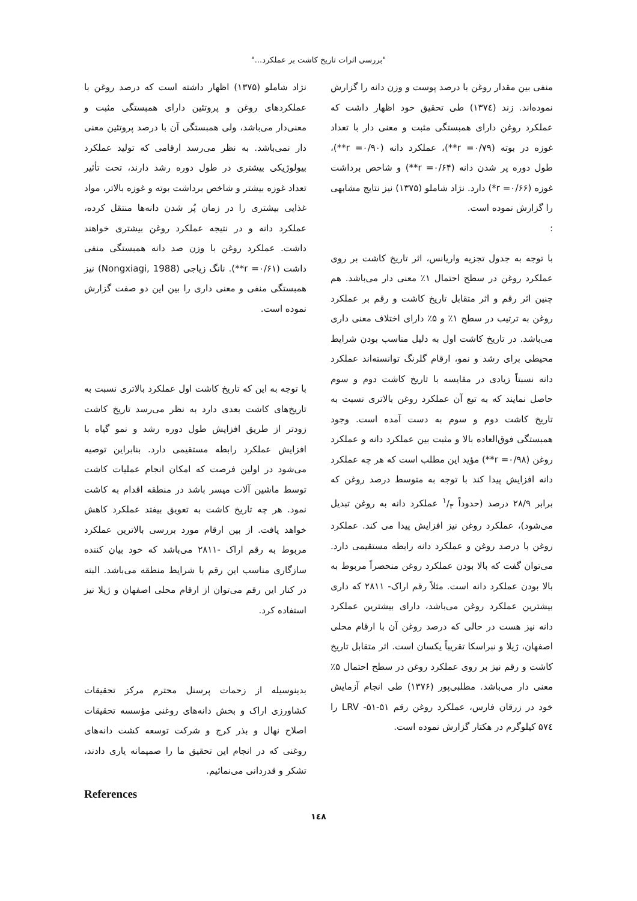"بررسی اثرات تاریخ کاشت بر عملکرد..."
منفی بین مقدار روغن با درصد پوست و وزن دانه را گزارش نموده‌اند. زند (۱۳۷٤) طی تحقیق خود اظهار داشت که عملکرد روغن دارای همبستگی مثبت و معنی دار با تعداد غوزه در بوته (r =۰/۷۹**)، عملکرد دانه (r =۰/۹۰**)، طول دوره پر شدن دانه (r =۰/۶۴**) و شاخص برداشت غوزه (r =۰/۶۶*) دارد. نژاد شاملو (۱۳۷۵) نیز نتایج مشابهی را گزارش نموده است.
:
با توجه به جدول تجزیه واریانس، اثر تاریخ کاشت بر روی عملکرد روغن در سطح احتمال ۱٪ معنی دار می‌باشد. هم چنین اثر رقم و اثر متقابل تاریخ کاشت و رقم بر عملکرد روغن به ترتیب در سطح ۱٪ و ۵٪ دارای اختلاف معنی داری می‌باشد. در تاریخ کاشت اول به دلیل مناسب بودن شرایط محیطی برای رشد و نمو، ارقام گلرنگ توانسته‌اند عملکرد دانه نسبتاً زیادی در مقایسه با تاریخ کاشت دوم و سوم حاصل نمایند که به تبع آن عملکرد روغن بالاتری نسبت به تاریخ کاشت دوم و سوم به دست آمده است. وجود همبستگی فوق‌العاده بالا و مثبت بین عملکرد دانه و عملکرد روغن (r =۰/۹۸**) مؤید این مطلب است که هر چه عملکرد دانه افزایش پیدا کند با توجه به متوسط درصد روغن که برابر ۲۸/۹ درصد (حدوداً ۱/۳ عملکرد دانه به روغن تبدیل می‌شود)، عملکرد روغن نیز افزایش پیدا می کند. عملکرد روغن با درصد روغن و عملکرد دانه رابطه مستقیمی دارد. می‌توان گفت که بالا بودن عملکرد روغن منحصراً مربوط به بالا بودن عملکرد دانه است. مثلاً رقم اراک- ۲۸۱۱ که داری بیشترین عملکرد روغن می‌باشد، دارای بیشترین عملکرد دانه نیز هست در حالی که درصد روغن آن با ارقام محلی اصفهان، ژیلا و نبراسکا تقریباً یکسان است. اثر متقابل تاریخ کاشت و رقم نیز بر روی عملکرد روغن در سطح احتمال ۵٪ معنی دار می‌باشد. مطلبی‌پور (۱۳۷۶) طی انجام آزمایش خود در زرقان فارس، عملکرد روغن رقم LRV -۵۱-۵۱ را ۵۷٤ کیلوگرم در هکتار گزارش نموده است.
نژاد شاملو (۱۳۷۵) اظهار داشته است که درصد روغن با عملکردهای روغن و پروتئین دارای همبستگی مثبت و معنی‌دار می‌باشد، ولی همبستگی آن با درصد پروتئین معنی دار نمی‌باشد. به نظر می‌رسد ارقامی که تولید عملکرد بیولوژیکی بیشتری در طول دوره رشد دارند، تحت تأثیر تعداد غوزه بیشتر و شاخص برداشت بوته و غوزه بالاتر، مواد غذایی بیشتری را در زمان پُر شدن دانه‌ها منتقل کرده، عملکرد دانه و در نتیجه عملکرد روغن بیشتری خواهند داشت. عملکرد روغن با وزن صد دانه همبستگی منفی داشت (r =۰/۶۱**). نانگ زیاجی (Nongxiagi, 1988) نیز همبستگی منفی و معنی داری را بین این دو صفت گزارش نموده است.
با توجه به این که تاریخ کاشت اول عملکرد بالاتری نسبت به تاریخ‌های کاشت بعدی دارد به نظر می‌رسد تاریخ کاشت زودتر از طریق افزایش طول دوره رشد و نمو گیاه با افزایش عملکرد رابطه مستقیمی دارد. بنابراین توصیه می‌شود در اولین فرصت که امکان انجام عملیات کاشت توسط ماشین آلات میسر باشد در منطقه اقدام به کاشت نمود. هر چه تاریخ کاشت به تعویق بیفتد عملکرد کاهش خواهد یافت. از بین ارقام مورد بررسی بالاترین عملکرد مربوط به رقم اراک -۲۸۱۱ می‌باشد که خود بیان کننده سازگاری مناسب این رقم با شرایط منطقه می‌باشد. البته در کنار این رقم می‌توان از ارقام محلی اصفهان و ژیلا نیز استفاده کرد.
بدینوسیله از زحمات پرسنل محترم مرکز تحقیقات کشاورزی اراک و بخش دانه‌های روغنی مؤسسه تحقیقات اصلاح نهال و بذر کرج و شرکت توسعه کشت دانه‌های روغنی که در انجام این تحقیق ما را صمیمانه یاری دادند، تشکر و قدردانی می‌نمائیم.
References
۱٤۸